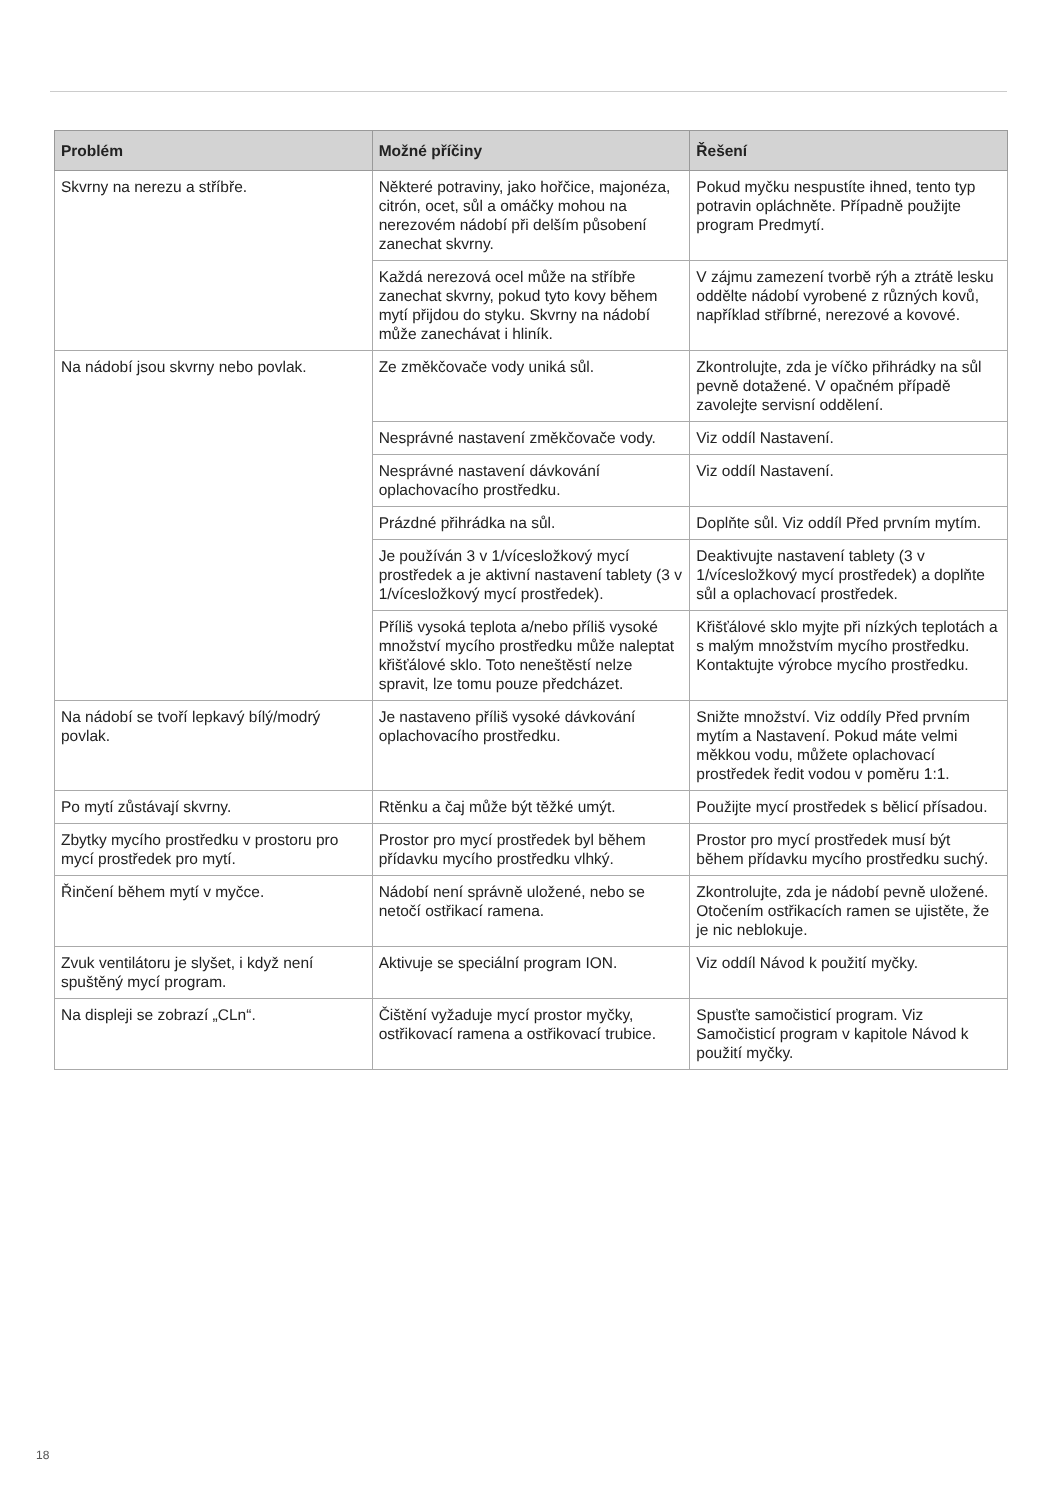| Problém | Možné příčiny | Řešení |
| --- | --- | --- |
| Skvrny na nerezu a stříbře. | Některé potraviny, jako hořčice, majonéza, citrón, ocet, sůl a omáčky mohou na nerezovém nádobí při delším působení zanechat skvrny. | Pokud myčku nespustíte ihned, tento typ potravin opláchněte. Případně použijte program Predmytí. |
| | Každá nerezová ocel může na stříbře zanechat skvrny, pokud tyto kovy během mytí přijdou do styku. Skvrny na nádobí může zanechávat i hliník. | V zájmu zamezení tvorbě rýh a ztrátě lesku oddělte nádobí vyrobené z různých kovů, například stříbrné, nerezové a kovové. |
| Na nádobí jsou skvrny nebo povlak. | Ze změkčovače vody uniká sůl. | Zkontrolujte, zda je víčko přihrádky na sůl pevně dotažené. V opačném případě zavolejte servisní oddělení. |
| | Nesprávné nastavení změkčovače vody. | Viz oddíl Nastavení. |
| | Nesprávné nastavení dávkování oplachovacího prostředku. | Viz oddíl Nastavení. |
| | Prázdné přihrádka na sůl. | Doplňte sůl. Viz oddíl Před prvním mytím. |
| | Je používán 3 v 1/vícesložkový mycí prostředek a je aktivní nastavení tablety (3 v 1/vícesložkový mycí prostředek). | Deaktivujte nastavení tablety (3 v 1/vícesložkový mycí prostředek) a doplňte sůl a oplachovací prostředek. |
| | Příliš vysoká teplota a/nebo příliš vysoké množství mycího prostředku může naleptat křišťálové sklo. Toto neneštěstí nelze spravit, lze tomu pouze předcházet. | Křišťálové sklo myjte při nízkých teplotách a s malým množstvím mycího prostředku. Kontaktujte výrobce mycího prostředku. |
| Na nádobí se tvoří lepkavý bílý/modrý povlak. | Je nastaveno příliš vysoké dávkování oplachovacího prostředku. | Snižte množství. Viz oddíly Před prvním mytím a Nastavení. Pokud máte velmi měkkou vodu, můžete oplachovací prostředek ředit vodou v poměru 1:1. |
| Po mytí zůstávají skvrny. | Rtěnku a čaj může být těžké umýt. | Použijte mycí prostředek s bělicí přísadou. |
| Zbytky mycího prostředku v prostoru pro mycí prostředek pro mytí. | Prostor pro mycí prostředek byl během přídavku mycího prostředku vlhký. | Prostor pro mycí prostředek musí být během přídavku mycího prostředku suchý. |
| Řinčení během mytí v myčce. | Nádobí není správně uložené, nebo se netočí ostřikací ramena. | Zkontrolujte, zda je nádobí pevně uložené. Otočením ostřikacích ramen se ujistěte, že je nic neblokuje. |
| Zvuk ventilátoru je slyšet, i když není spuštěný mycí program. | Aktivuje se speciální program ION. | Viz oddíl Návod k použití myčky. |
| Na displeji se zobrazí „CLn“. | Čištění vyžaduje mycí prostor myčky, ostřikovací ramena a ostřikovací trubice. | Spusťte samočisticí program. Viz Samočisticí program v kapitole Návod k použití myčky. |
18